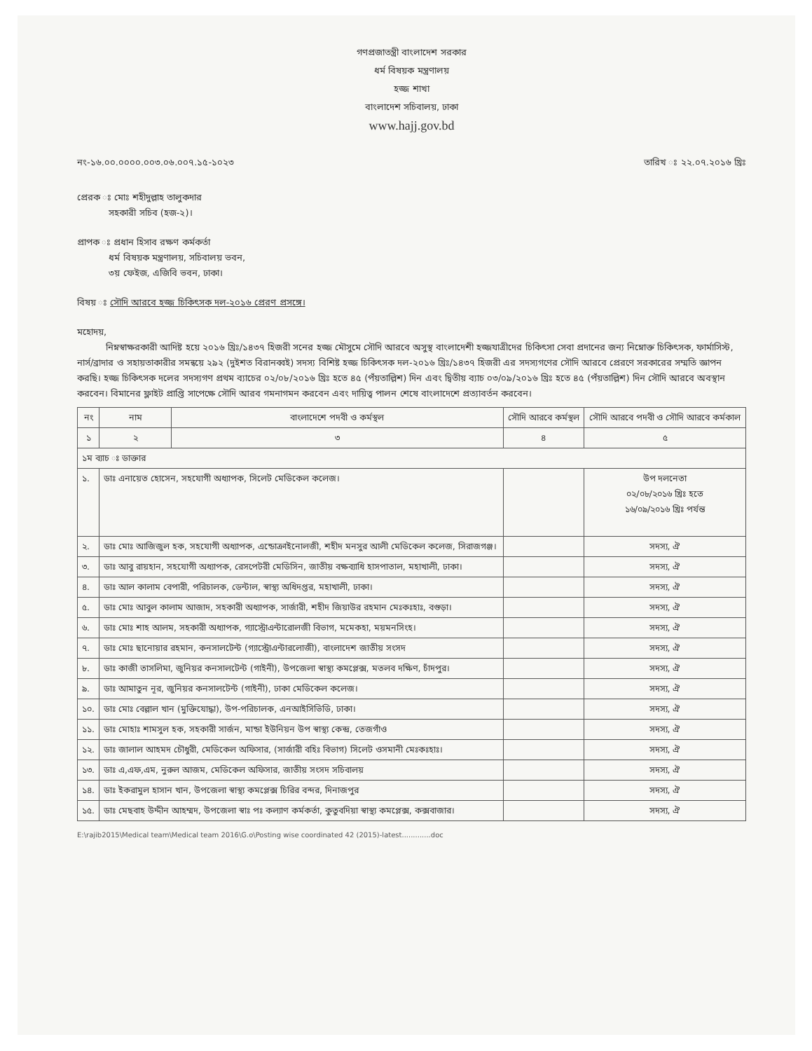গণপ্রজাতন্ত্রী বাংলাদেশ সরকার
ধর্ম বিষয়ক মন্ত্রণালয়
হজ্জ শাখা
বাংলাদেশ সচিবালয়, ঢাকা
www.hajj.gov.bd
নং-১৬.০০.০০০০.০০৩.০৬.০০৭.১৫-১০২৩ তারিখ ঃ ২২.০৭.২০১৬ খ্রিঃ
প্রেরক ঃ মোঃ শহীদুল্লাহ তালুকদার
সহকারী সচিব (হজ-২)।
প্রাপক ঃ প্রধান হিসাব রক্ষণ কর্মকর্তা
ধর্ম বিষয়ক মন্ত্রণালয়, সচিবালয় ভবন,
৩য় ফেইজ, এজিবি ভবন, ঢাকা।
বিষয় ঃ সৌদি আরবে হজ্জ চিকিৎসক দল-২০১৬ প্রেরণ প্রসঙ্গে।
মহোদয়,
নিম্নস্বাক্ষরকারী আদিষ্ট হয়ে ২০১৬ খ্রিঃ/১৪৩৭ হিজরী সনের হজ্জ মৌসুমে সৌদি আরবে অসুস্থ বাংলাদেশী হজ্জযাত্রীদের চিকিৎসা সেবা প্রদানের জন্য নিম্নোক্ত চিকিৎসক, ফার্মাসিস্ট, নার্স/ব্রাদার ও সহায়তাকারীর সমন্বয়ে ২৯২ (দুইশত বিরানব্বই) সদস্য বিশিষ্ট হজ্জ চিকিৎসক দল-২০১৬ খ্রিঃ/১৪৩৭ হিজরী এর সদস্যগণের সৌদি আরবে প্রেরণে সরকারের সম্মতি জ্ঞাপন করছি। হজ্জ চিকিৎসক দলের সদস্যগণ প্রথম ব্যাচের ০২/০৮/২০১৬ খ্রিঃ হতে ৪৫ (পঁয়তাল্লিশ) দিন এবং দ্বিতীয় ব্যাচ ০৩/০৯/২০১৬ খ্রিঃ হতে ৪৫ (পঁয়তাল্লিশ) দিন সৌদি আরবে অবস্থান করবেন। বিমানের ফ্লাইট প্রাপ্তি সাপেক্ষে সৌদি আরব গমনাগমন করবেন এবং দায়িত্ব পালন শেষে বাংলাদেশে প্রত্যাবর্তন করবেন।
| নং | নাম | বাংলাদেশে পদবী ও কর্মস্থল | সৌদি আরবে কর্মস্থল | সৌদি আরবে পদবী ও সৌদি আরবে কর্মকাল |
| --- | --- | --- | --- | --- |
| ১ | ২ | ৩ | ৪ | ৫ |
| ১ম ব্যাচ ঃ ডাক্তার | | | | |
| ১. | ডাঃ এনায়েত হোসেন, সহযোগী অধ্যাপক, সিলেট মেডিকেল কলেজ। | | | উপ দলনেতা ০২/০৮/২০১৬ খ্রিঃ হতে ১৬/০৯/২০১৬ খ্রিঃ পর্যন্ত |
| ২. | ডাঃ মোঃ আজিজুল হক, সহযোগী অধ্যাপক, এন্ডোক্রাইনোলজী, শহীদ মনসুর আলী মেডিকেল কলেজ, সিরাজগঞ্জ। | | | সদস্য, ঐ |
| ৩. | ডাঃ আবু রায়হান, সহযোগী অধ্যাপক, রেসপেটরী মেডিসিন, জাতীয় বক্ষব্যাধি হাসপাতাল, মহাখালী, ঢাকা। | | | সদস্য, ঐ |
| ৪. | ডাঃ আল কালাম বেপারী, পরিচালক, ডেন্টাল, স্বাস্থ্য অধিদপ্তর, মহাখালী, ঢাকা। | | | সদস্য, ঐ |
| ৫. | ডাঃ মোঃ আবুল কালাম আজাদ, সহকারী অধ্যাপক, সার্জারী, শহীদ জিয়াউর রহমান মেঃকঃহাঃ, বগুড়া। | | | সদস্য, ঐ |
| ৬. | ডাঃ মোঃ শাহ আলম, সহকারী অধ্যাপক, গ্যাস্ট্রোএন্টারোলজী বিভাগ, মমেকহা, ময়মনসিংহ। | | | সদস্য, ঐ |
| ৭. | ডাঃ মোঃ ছানোয়ার রহমান, কনসালটেন্ট (গ্যাস্ট্রোএন্টারলোজী), বাংলাদেশ জাতীয় সংসদ | | | সদস্য, ঐ |
| ৮. | ডাঃ কাজী তাসলিমা, জুনিয়র কনসালটেন্ট (গাইনী), উপজেলা স্বাস্থ্য কমপ্লেক্স, মতলব দক্ষিণ, চাঁদপুর। | | | সদস্য, ঐ |
| ৯. | ডাঃ আমাতুন নূর, জুনিয়র কনসালটেন্ট (গাইনী), ঢাকা মেডিকেল কলেজ। | | | সদস্য, ঐ |
| ১০. | ডাঃ মোঃ বেল্লাল খান (মুক্তিযোদ্ধা), উপ-পরিচালক, এনআইসিভিডি, ঢাকা। | | | সদস্য, ঐ |
| ১১. | ডাঃ মোহাঃ শামসুল হক, সহকারী সার্জন, মান্ডা ইউনিয়ন উপ স্বাস্থ্য কেন্দ্র, তেজগাঁও | | | সদস্য, ঐ |
| ১২. | ডাঃ জালাল আহমদ চৌধুরী, মেডিকেল অফিসার, (সার্জারী বহিঃ বিভাগ) সিলেট ওসমানী মেঃকঃহাঃ। | | | সদস্য, ঐ |
| ১৩. | ডাঃ এ,এফ,এম, নুরুল আজম, মেডিকেল অফিসার, জাতীয় সংসদ সচিবালয় | | | সদস্য, ঐ |
| ১৪. | ডাঃ ইকরামুল হাসান খান, উপজেলা স্বাস্থ্য কমপ্লেক্স চিরির বন্দর, দিনাজপুর | | | সদস্য, ঐ |
| ১৫. | ডাঃ মেছবাহ উদ্দীন আহম্মদ, উপজেলা স্বাঃ পঃ কল্যাণ কর্মকর্তা, কুতুবদিয়া স্বাস্থ্য কমপ্লেক্স, কক্সবাজার। | | | সদস্য, ঐ |
E:\rajib2015\Medical team\Medical team 2016\G.o\Posting wise coordinated 42 (2015)-latest.............doc